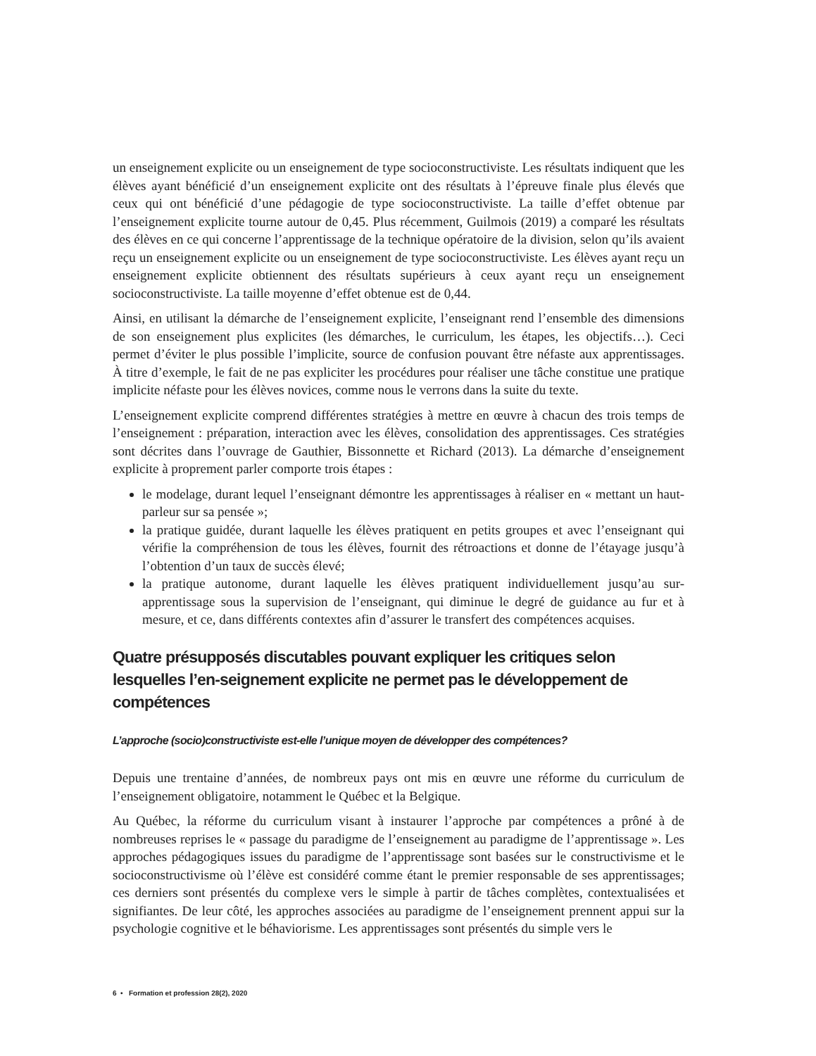un enseignement explicite ou un enseignement de type socioconstructiviste. Les résultats indiquent que les élèves ayant bénéficié d’un enseignement explicite ont des résultats à l’épreuve finale plus élevés que ceux qui ont bénéficié d’une pédagogie de type socioconstructiviste. La taille d’effet obtenue par l’enseignement explicite tourne autour de 0,45. Plus récemment, Guilmois (2019) a comparé les résultats des élèves en ce qui concerne l’apprentissage de la technique opératoire de la division, selon qu’ils avaient reçu un enseignement explicite ou un enseignement de type socioconstructiviste. Les élèves ayant reçu un enseignement explicite obtiennent des résultats supérieurs à ceux ayant reçu un enseignement socioconstructiviste. La taille moyenne d’effet obtenue est de 0,44.
Ainsi, en utilisant la démarche de l’enseignement explicite, l’enseignant rend l’ensemble des dimensions de son enseignement plus explicites (les démarches, le curriculum, les étapes, les objectifs…). Ceci permet d’éviter le plus possible l’implicite, source de confusion pouvant être néfaste aux apprentissages. À titre d’exemple, le fait de ne pas expliciter les procédures pour réaliser une tâche constitue une pratique implicite néfaste pour les élèves novices, comme nous le verrons dans la suite du texte.
L’enseignement explicite comprend différentes stratégies à mettre en œuvre à chacun des trois temps de l’enseignement : préparation, interaction avec les élèves, consolidation des apprentissages. Ces stratégies sont décrites dans l’ouvrage de Gauthier, Bissonnette et Richard (2013). La démarche d’enseignement explicite à proprement parler comporte trois étapes :
le modelage, durant lequel l’enseignant démontre les apprentissages à réaliser en « mettant un haut-parleur sur sa pensée »;
la pratique guidée, durant laquelle les élèves pratiquent en petits groupes et avec l’enseignant qui vérifie la compréhension de tous les élèves, fournit des rétroactions et donne de l’étayage jusqu’à l’obtention d’un taux de succès élevé;
la pratique autonome, durant laquelle les élèves pratiquent individuellement jusqu’au sur-apprentissage sous la supervision de l’enseignant, qui diminue le degré de guidance au fur et à mesure, et ce, dans différents contextes afin d’assurer le transfert des compétences acquises.
Quatre présupposés discutables pouvant expliquer les critiques selon lesquelles l’en-seignement explicite ne permet pas le développement de compétences
L’approche (socio)constructiviste est-elle l’unique moyen de développer des compétences?
Depuis une trentaine d’années, de nombreux pays ont mis en œuvre une réforme du curriculum de l’enseignement obligatoire, notamment le Québec et la Belgique.
Au Québec, la réforme du curriculum visant à instaurer l’approche par compétences a prôné à de nombreuses reprises le « passage du paradigme de l’enseignement au paradigme de l’apprentissage ». Les approches pédagogiques issues du paradigme de l’apprentissage sont basées sur le constructivisme et le socioconstructivisme où l’élève est considéré comme étant le premier responsable de ses apprentissages; ces derniers sont présentés du complexe vers le simple à partir de tâches complètes, contextualisées et signifiantes. De leur côté, les approches associées au paradigme de l’enseignement prennent appui sur la psychologie cognitive et le béhaviorisme. Les apprentissages sont présentés du simple vers le
6 • Formation et profession 28(2), 2020